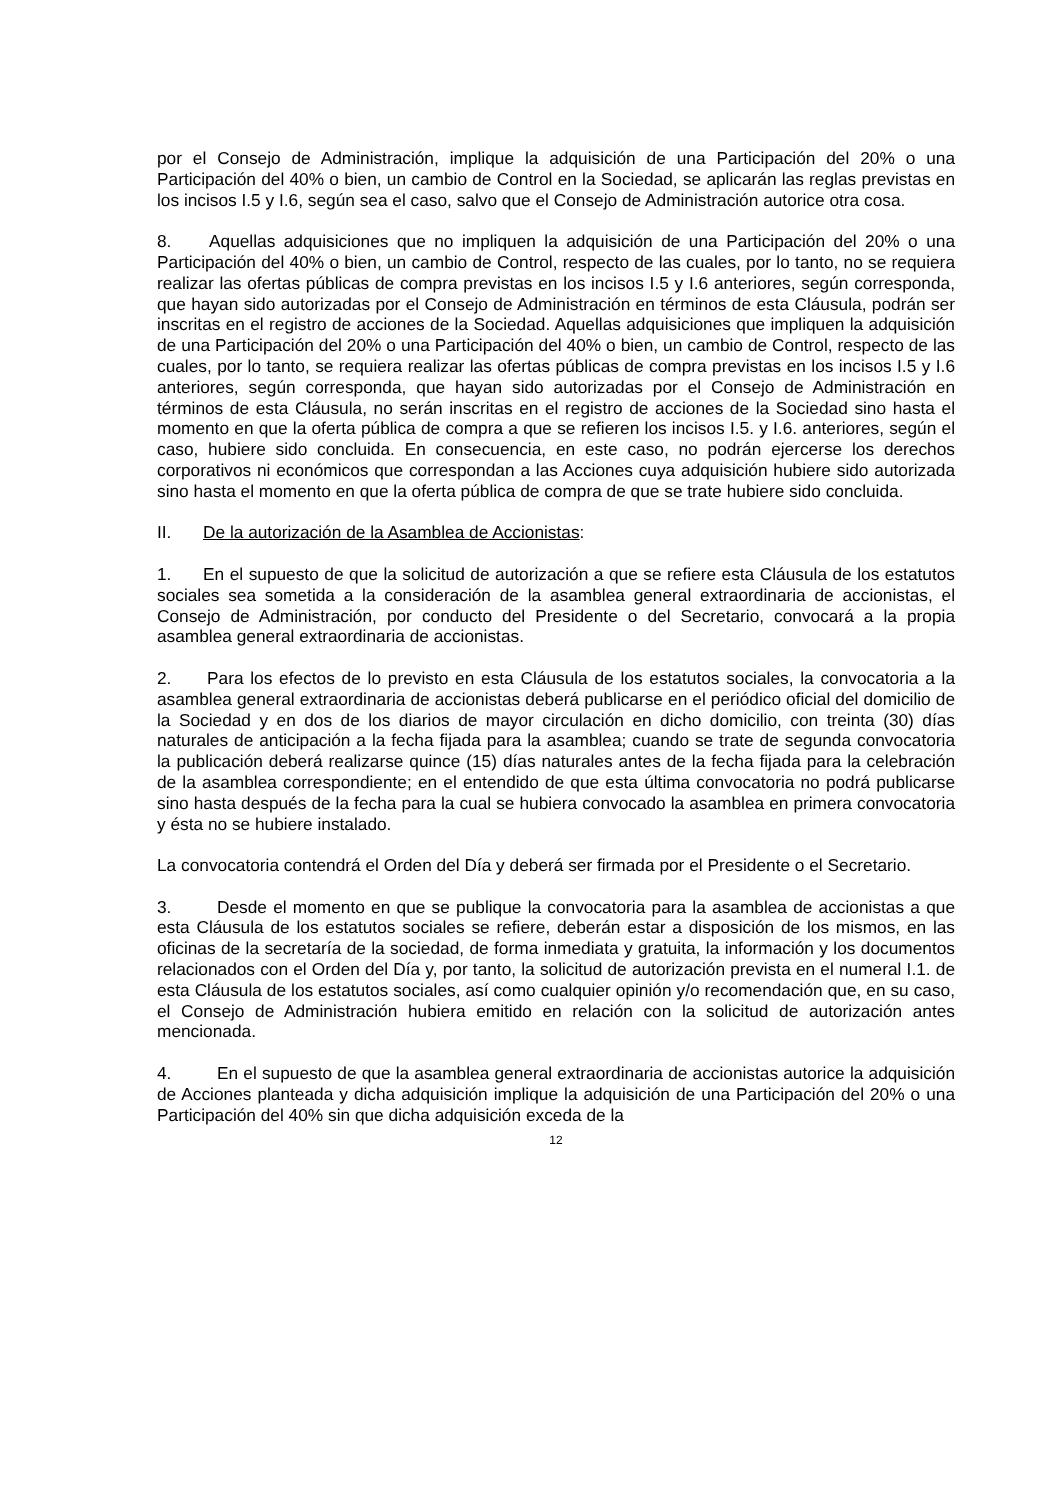por el Consejo de Administración, implique la adquisición de una Participación del 20% o una Participación del 40% o bien, un cambio de Control en la Sociedad, se aplicarán las reglas previstas en los incisos I.5 y I.6, según sea el caso, salvo que el Consejo de Administración autorice otra cosa.
8. Aquellas adquisiciones que no impliquen la adquisición de una Participación del 20% o una Participación del 40% o bien, un cambio de Control, respecto de las cuales, por lo tanto, no se requiera realizar las ofertas públicas de compra previstas en los incisos I.5 y I.6 anteriores, según corresponda, que hayan sido autorizadas por el Consejo de Administración en términos de esta Cláusula, podrán ser inscritas en el registro de acciones de la Sociedad. Aquellas adquisiciones que impliquen la adquisición de una Participación del 20% o una Participación del 40% o bien, un cambio de Control, respecto de las cuales, por lo tanto, se requiera realizar las ofertas públicas de compra previstas en los incisos I.5 y I.6 anteriores, según corresponda, que hayan sido autorizadas por el Consejo de Administración en términos de esta Cláusula, no serán inscritas en el registro de acciones de la Sociedad sino hasta el momento en que la oferta pública de compra a que se refieren los incisos I.5. y I.6. anteriores, según el caso, hubiere sido concluida. En consecuencia, en este caso, no podrán ejercerse los derechos corporativos ni económicos que correspondan a las Acciones cuya adquisición hubiere sido autorizada sino hasta el momento en que la oferta pública de compra de que se trate hubiere sido concluida.
II. De la autorización de la Asamblea de Accionistas:
1. En el supuesto de que la solicitud de autorización a que se refiere esta Cláusula de los estatutos sociales sea sometida a la consideración de la asamblea general extraordinaria de accionistas, el Consejo de Administración, por conducto del Presidente o del Secretario, convocará a la propia asamblea general extraordinaria de accionistas.
2. Para los efectos de lo previsto en esta Cláusula de los estatutos sociales, la convocatoria a la asamblea general extraordinaria de accionistas deberá publicarse en el periódico oficial del domicilio de la Sociedad y en dos de los diarios de mayor circulación en dicho domicilio, con treinta (30) días naturales de anticipación a la fecha fijada para la asamblea; cuando se trate de segunda convocatoria la publicación deberá realizarse quince (15) días naturales antes de la fecha fijada para la celebración de la asamblea correspondiente; en el entendido de que esta última convocatoria no podrá publicarse sino hasta después de la fecha para la cual se hubiera convocado la asamblea en primera convocatoria y ésta no se hubiere instalado.
La convocatoria contendrá el Orden del Día y deberá ser firmada por el Presidente o el Secretario.
3. Desde el momento en que se publique la convocatoria para la asamblea de accionistas a que esta Cláusula de los estatutos sociales se refiere, deberán estar a disposición de los mismos, en las oficinas de la secretaría de la sociedad, de forma inmediata y gratuita, la información y los documentos relacionados con el Orden del Día y, por tanto, la solicitud de autorización prevista en el numeral I.1. de esta Cláusula de los estatutos sociales, así como cualquier opinión y/o recomendación que, en su caso, el Consejo de Administración hubiera emitido en relación con la solicitud de autorización antes mencionada.
4. En el supuesto de que la asamblea general extraordinaria de accionistas autorice la adquisición de Acciones planteada y dicha adquisición implique la adquisición de una Participación del 20% o una Participación del 40% sin que dicha adquisición exceda de la
12